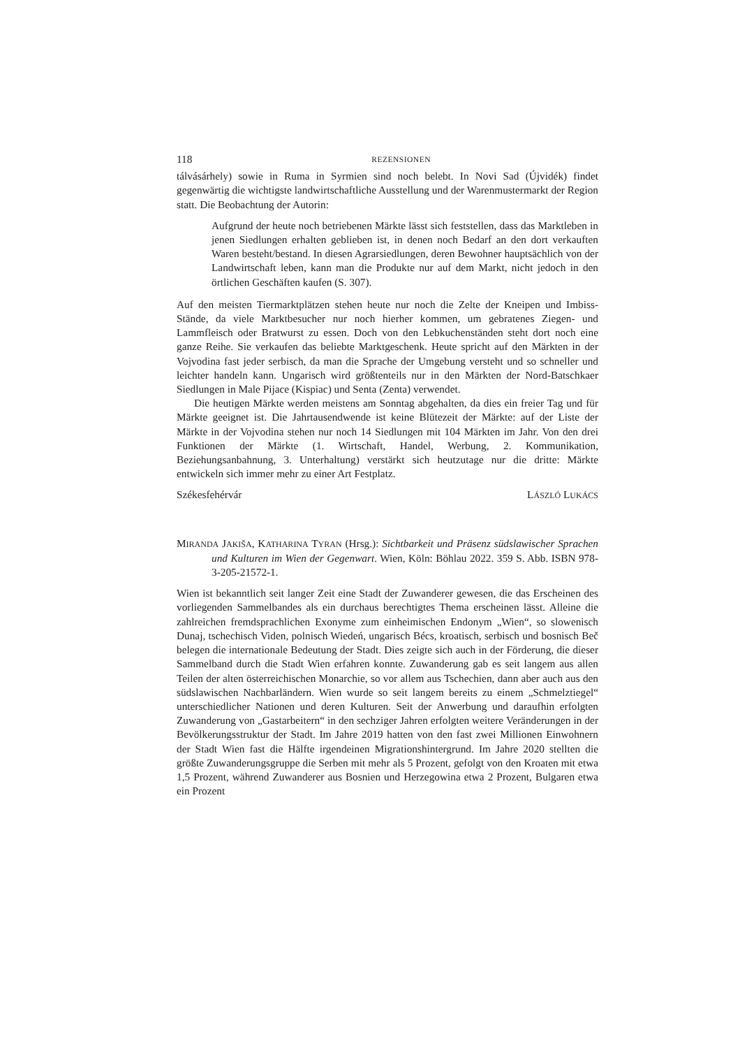118 REZENSIONEN
tálvásárhely) sowie in Ruma in Syrmien sind noch belebt. In Novi Sad (Újvidék) findet gegenwärtig die wichtigste landwirtschaftliche Ausstellung und der Warenmuster­markt der Region statt. Die Beobachtung der Autorin:
Aufgrund der heute noch betriebenen Märkte lässt sich feststellen, dass das Marktleben in jenen Siedlungen erhalten geblieben ist, in denen noch Bedarf an den dort verkauften Waren besteht/bestand. In diesen Agrarsiedlungen, deren Bewohner hauptsächlich von der Landwirtschaft leben, kann man die Produkte nur auf dem Markt, nicht jedoch in den örtlichen Geschäften kaufen (S. 307).
Auf den meisten Tiermarktplätzen stehen heute nur noch die Zelte der Kneipen und Imbiss-Stände, da viele Marktbesucher nur noch hierher kommen, um gebratenes Zie­gen- und Lammfleisch oder Bratwurst zu essen. Doch von den Lebkuchenständen steht dort noch eine ganze Reihe. Sie verkaufen das beliebte Marktgeschenk. Heute spricht auf den Märkten in der Vojvodina fast jeder serbisch, da man die Sprache der Umgebung versteht und so schneller und leichter handeln kann. Ungarisch wird größ­tenteils nur in den Märkten der Nord-Batschkaer Siedlungen in Male Pijace (Kispiac) und Senta (Zenta) verwendet.
Die heutigen Märkte werden meistens am Sonntag abgehalten, da dies ein freier Tag und für Märkte geeignet ist. Die Jahrtausendwende ist keine Blütezeit der Märkte: auf der Liste der Märkte in der Vojvodina stehen nur noch 14 Siedlungen mit 104 Märkten im Jahr. Von den drei Funktionen der Märkte (1. Wirtschaft, Handel, Werbung, 2. Kommunikation, Beziehungsanbahnung, 3. Unterhaltung) verstärkt sich heutzutage nur die dritte: Märkte entwickeln sich immer mehr zu einer Art Festplatz.
Székesfehérvár LÁSZLÓ LUKÁCS
MIRANDA JAKIŠA, KATHARINA TYRAN (Hrsg.): Sichtbarkeit und Präsenz südslawischer Sprachen und Kulturen im Wien der Gegenwart. Wien, Köln: Böhlau 2022. 359 S. Abb. ISBN 978-3-205-21572-1.
Wien ist bekanntlich seit langer Zeit eine Stadt der Zuwanderer gewesen, die das Er­scheinen des vorliegenden Sammelbandes als ein durchaus berechtigtes Thema erschei­nen lässt. Alleine die zahlreichen fremdsprachlichen Exonyme zum einheimischen En­donym „Wien“, so slowenisch Dunaj, tschechisch Viden, polnisch Wiedeń, ungarisch Bécs, kroatisch, serbisch und bosnisch Beč belegen die internationale Bedeutung der Stadt. Dies zeigte sich auch in der Förderung, die dieser Sammelband durch die Stadt Wien erfahren konnte. Zuwanderung gab es seit langem aus allen Teilen der alten ös­terreichischen Monarchie, so vor allem aus Tschechien, dann aber auch aus den süd­slawischen Nachbarländern. Wien wurde so seit langem bereits zu einem „Schmelztie­gel“ unterschiedlicher Nationen und deren Kulturen. Seit der Anwerbung und daraufhin erfolgten Zuwanderung von „Gastarbeitern“ in den sechziger Jahren erfolg­ten weitere Veränderungen in der Bevölkerungsstruktur der Stadt. Im Jahre 2019 hat­ten von den fast zwei Millionen Einwohnern der Stadt Wien fast die Hälfte irgendeinen Migrationshintergrund. Im Jahre 2020 stellten die größte Zuwanderungsgruppe die Serben mit mehr als 5 Prozent, gefolgt von den Kroaten mit etwa 1,5 Prozent, während Zuwanderer aus Bosnien und Herzegowina etwa 2 Prozent, Bulgaren etwa ein Prozent